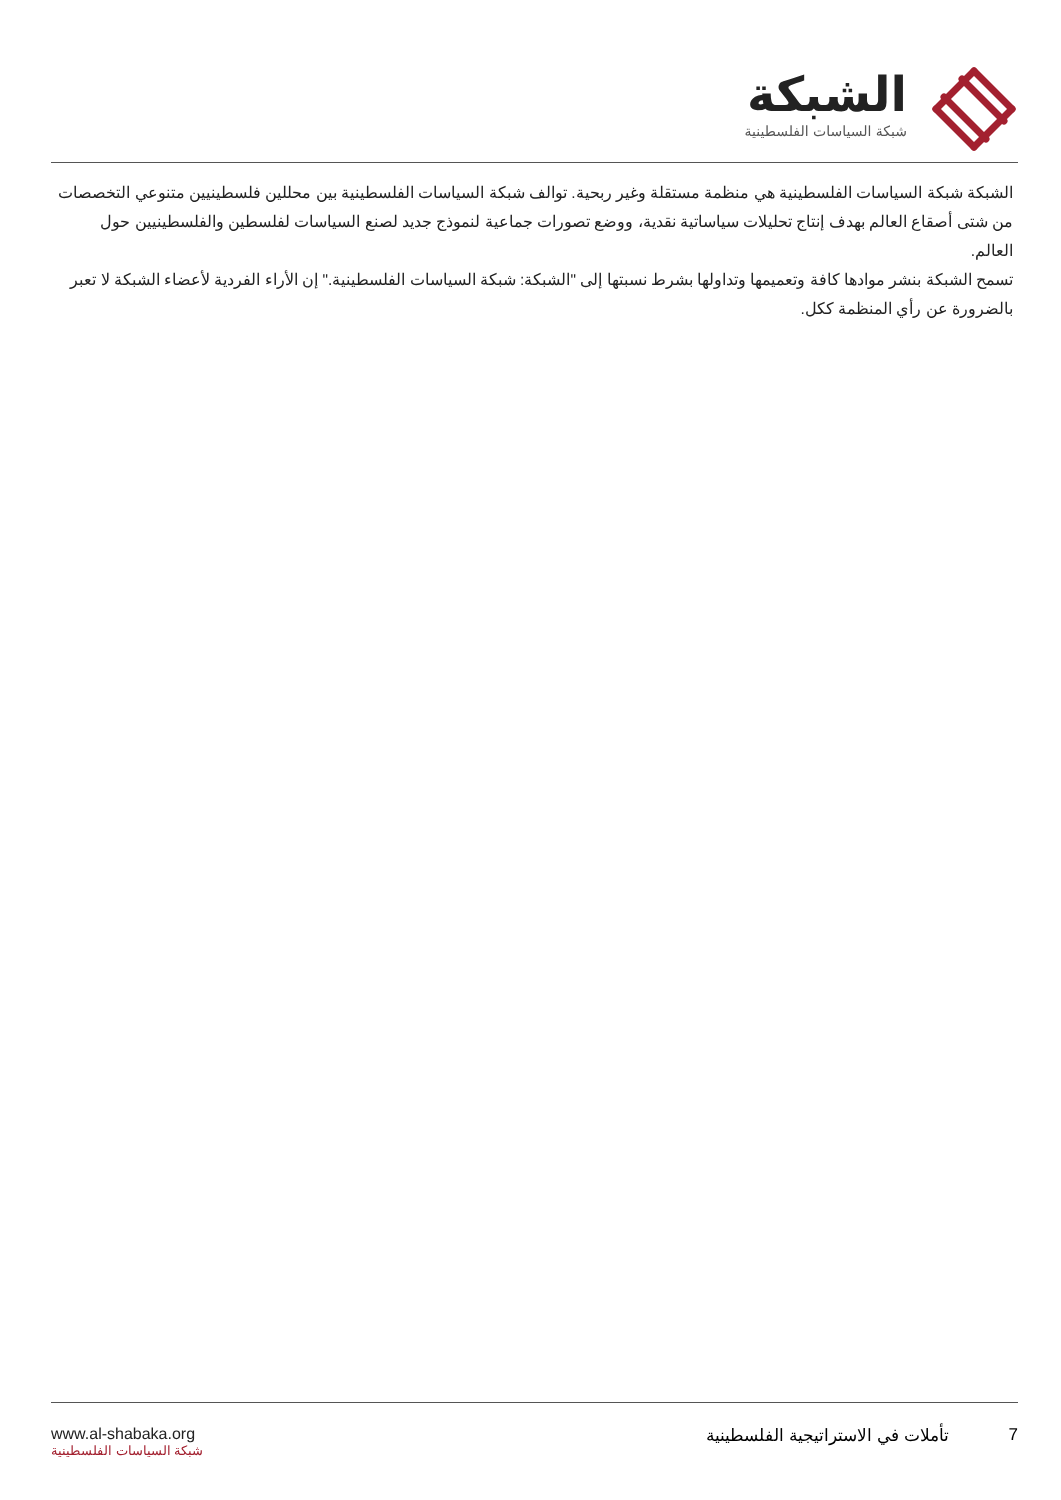الشبكة
شبكة السياسات الفلسطينية
الشبكة شبكة السياسات الفلسطينية هي منظمة مستقلة وغير ربحية. توالف شبكة السياسات الفلسطينية بين محللين فلسطينيين متنوعي التخصصات من شتى أصقاع العالم بهدف إنتاج تحليلات سياساتية نقدية، ووضع تصورات جماعية لنموذج جديد لصنع السياسات لفلسطين والفلسطينيين حول العالم.
تسمح الشبكة بنشر موادها كافة وتعميمها وتداولها بشرط نسبتها إلى "الشبكة: شبكة السياسات الفلسطينية." إن الأراء الفردية لأعضاء الشبكة لا تعبر بالضرورة عن رأي المنظمة ككل.
www.al-shabaka.org
شبكة السياسات الفلسطينية
7 تأملات في الاستراتيجية الفلسطينية